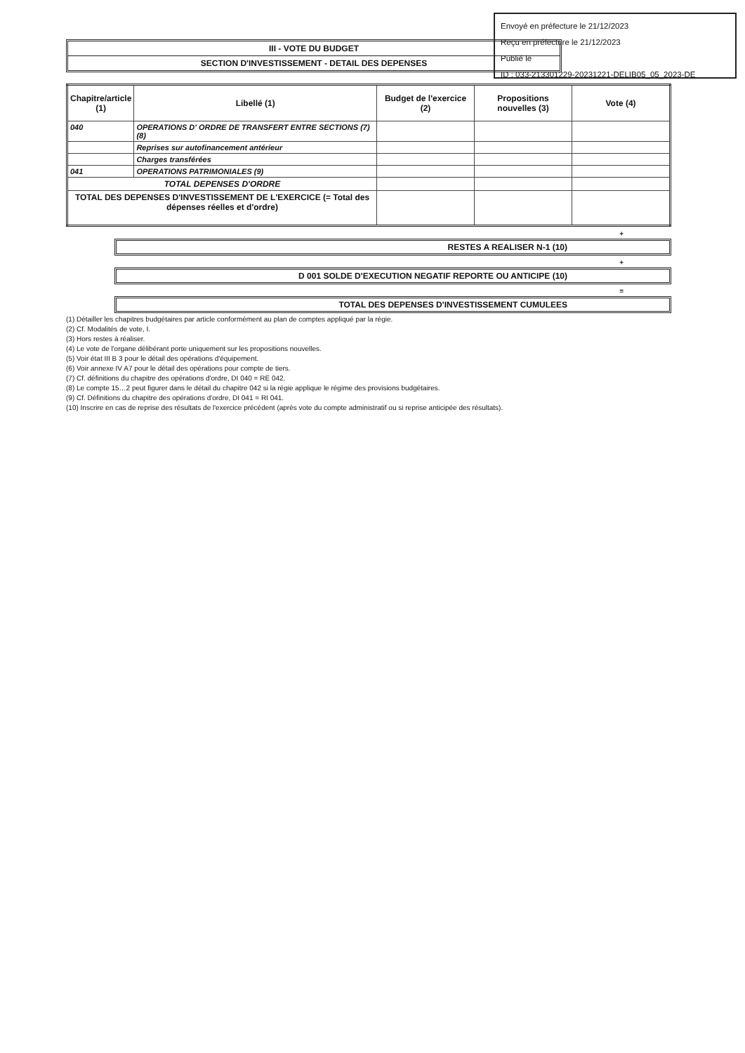Envoyé en préfecture le 21/12/2023
Reçu en préfecture le 21/12/2023
Publié le
ID : 033-213301229-20231221-DELIB05_05_2023-DE
III - VOTE DU BUDGET
SECTION D'INVESTISSEMENT - DETAIL DES DEPENSES
| Chapitre/article (1) | Libellé (1) | Budget de l'exercice (2) | Propositions nouvelles (3) | Vote (4) |
| --- | --- | --- | --- | --- |
| 040 | OPERATIONS D' ORDRE DE TRANSFERT ENTRE SECTIONS (7)(8) | | | |
| | Reprises sur autofinancement antérieur | | | |
| | Charges transférées | | | |
| 041 | OPERATIONS PATRIMONIALES (9) | | | |
| TOTAL DEPENSES D'ORDRE | | | | |
| TOTAL DES DEPENSES D'INVESTISSEMENT DE L'EXERCICE (= Total des dépenses réelles et d'ordre) | | | | |
+
RESTES A REALISER N-1 (10)
+
D 001 SOLDE D'EXECUTION NEGATIF REPORTE OU ANTICIPE (10)
=
TOTAL DES DEPENSES D'INVESTISSEMENT CUMULEES
(1) Détailler les chapitres budgétaires par article conformément au plan de comptes appliqué par la régie.
(2) Cf. Modalités de vote, I.
(3) Hors restes à réaliser.
(4) Le vote de l'organe délibérant porte uniquement sur les propositions nouvelles.
(5) Voir état III B 3 pour le détail des opérations d'équipement.
(6) Voir annexe IV A7 pour le détail des opérations pour compte de tiers.
(7) Cf. définitions du chapitre des opérations d'ordre, DI 040 = RE 042.
(8) Le compte 15…2 peut figurer dans le détail du chapitre 042 si la régie applique le régime des provisions budgétaires.
(9) Cf. Définitions du chapitre des opérations d'ordre, DI 041 = RI 041.
(10) Inscrire en cas de reprise des résultats de l'exercice précédent (après vote du compte administratif ou si reprise anticipée des résultats).